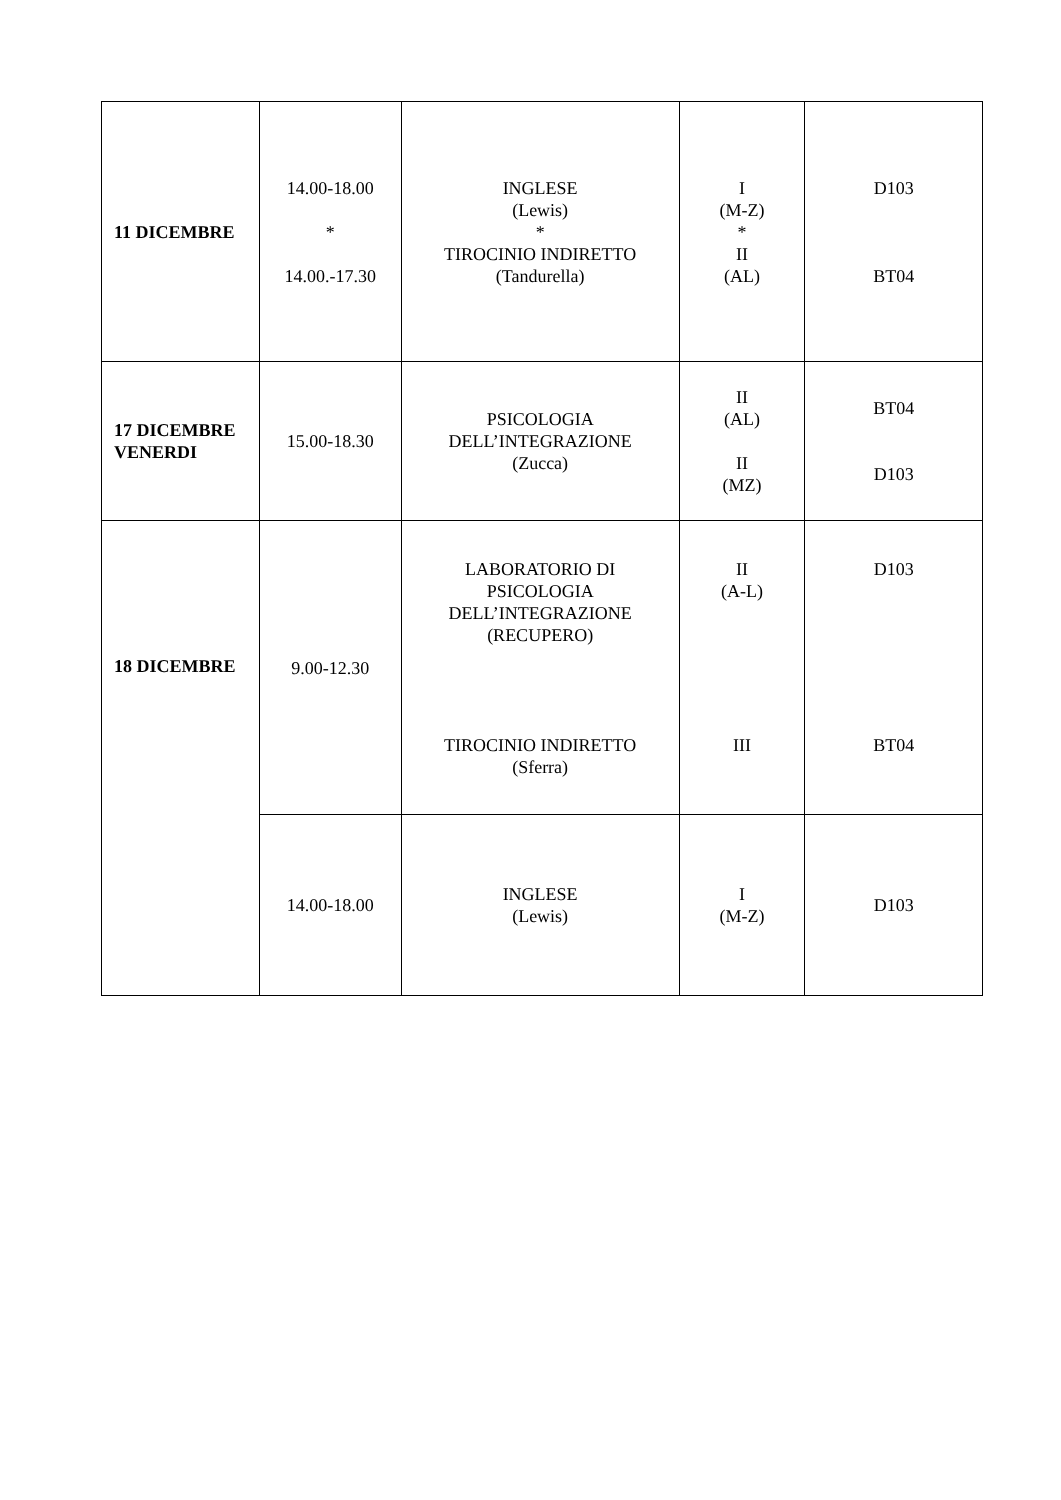| 11 DICEMBRE | 14.00-18.00 * 14.00.-17.30 | INGLESE (Lewis) * TIROCINIO INDIRETTO (Tandurella) | I (M-Z) * II (AL) | D103 BT04 |
| 17 DICEMBRE VENERDI | 15.00-18.30 | PSICOLOGIA DELL’INTEGRAZIONE (Zucca) | II (AL) II (MZ) | BT04 D103 |
| 18 DICEMBRE | 9.00-12.30 | LABORATORIO DI PSICOLOGIA DELL’INTEGRAZIONE (RECUPERO) TIROCINIO INDIRETTO (Sferra) | II (A-L) III | D103 BT04 |
| | 14.00-18.00 | INGLESE (Lewis) | I (M-Z) | D103 |